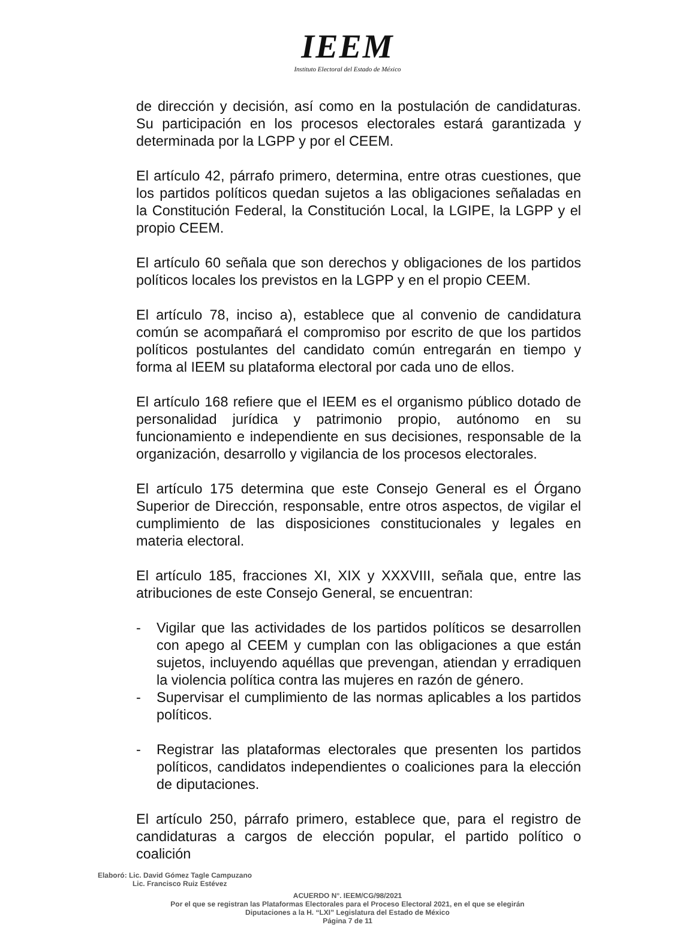IEEM
Instituto Electoral del Estado de México
de dirección y decisión, así como en la postulación de candidaturas. Su participación en los procesos electorales estará garantizada y determinada por la LGPP y por el CEEM.
El artículo 42, párrafo primero, determina, entre otras cuestiones, que los partidos políticos quedan sujetos a las obligaciones señaladas en la Constitución Federal, la Constitución Local, la LGIPE, la LGPP y el propio CEEM.
El artículo 60 señala que son derechos y obligaciones de los partidos políticos locales los previstos en la LGPP y en el propio CEEM.
El artículo 78, inciso a), establece que al convenio de candidatura común se acompañará el compromiso por escrito de que los partidos políticos postulantes del candidato común entregarán en tiempo y forma al IEEM su plataforma electoral por cada uno de ellos.
El artículo 168 refiere que el IEEM es el organismo público dotado de personalidad jurídica y patrimonio propio, autónomo en su funcionamiento e independiente en sus decisiones, responsable de la organización, desarrollo y vigilancia de los procesos electorales.
El artículo 175 determina que este Consejo General es el Órgano Superior de Dirección, responsable, entre otros aspectos, de vigilar el cumplimiento de las disposiciones constitucionales y legales en materia electoral.
El artículo 185, fracciones XI, XIX y XXXVIII, señala que, entre las atribuciones de este Consejo General, se encuentran:
- Vigilar que las actividades de los partidos políticos se desarrollen con apego al CEEM y cumplan con las obligaciones a que están sujetos, incluyendo aquéllas que prevengan, atiendan y erradiquen la violencia política contra las mujeres en razón de género.
- Supervisar el cumplimiento de las normas aplicables a los partidos políticos.
- Registrar las plataformas electorales que presenten los partidos políticos, candidatos independientes o coaliciones para la elección de diputaciones.
El artículo 250, párrafo primero, establece que, para el registro de candidaturas a cargos de elección popular, el partido político o coalición
Elaboró: Lic. David Gómez Tagle Campuzano
Lic. Francisco Ruiz Estévez
ACUERDO N°. IEEM/CG/98/2021
Por el que se registran las Plataformas Electorales para el Proceso Electoral 2021, en el que se elegirán
Diputaciones a la H. “LXI” Legislatura del Estado de México
Página 7 de 11